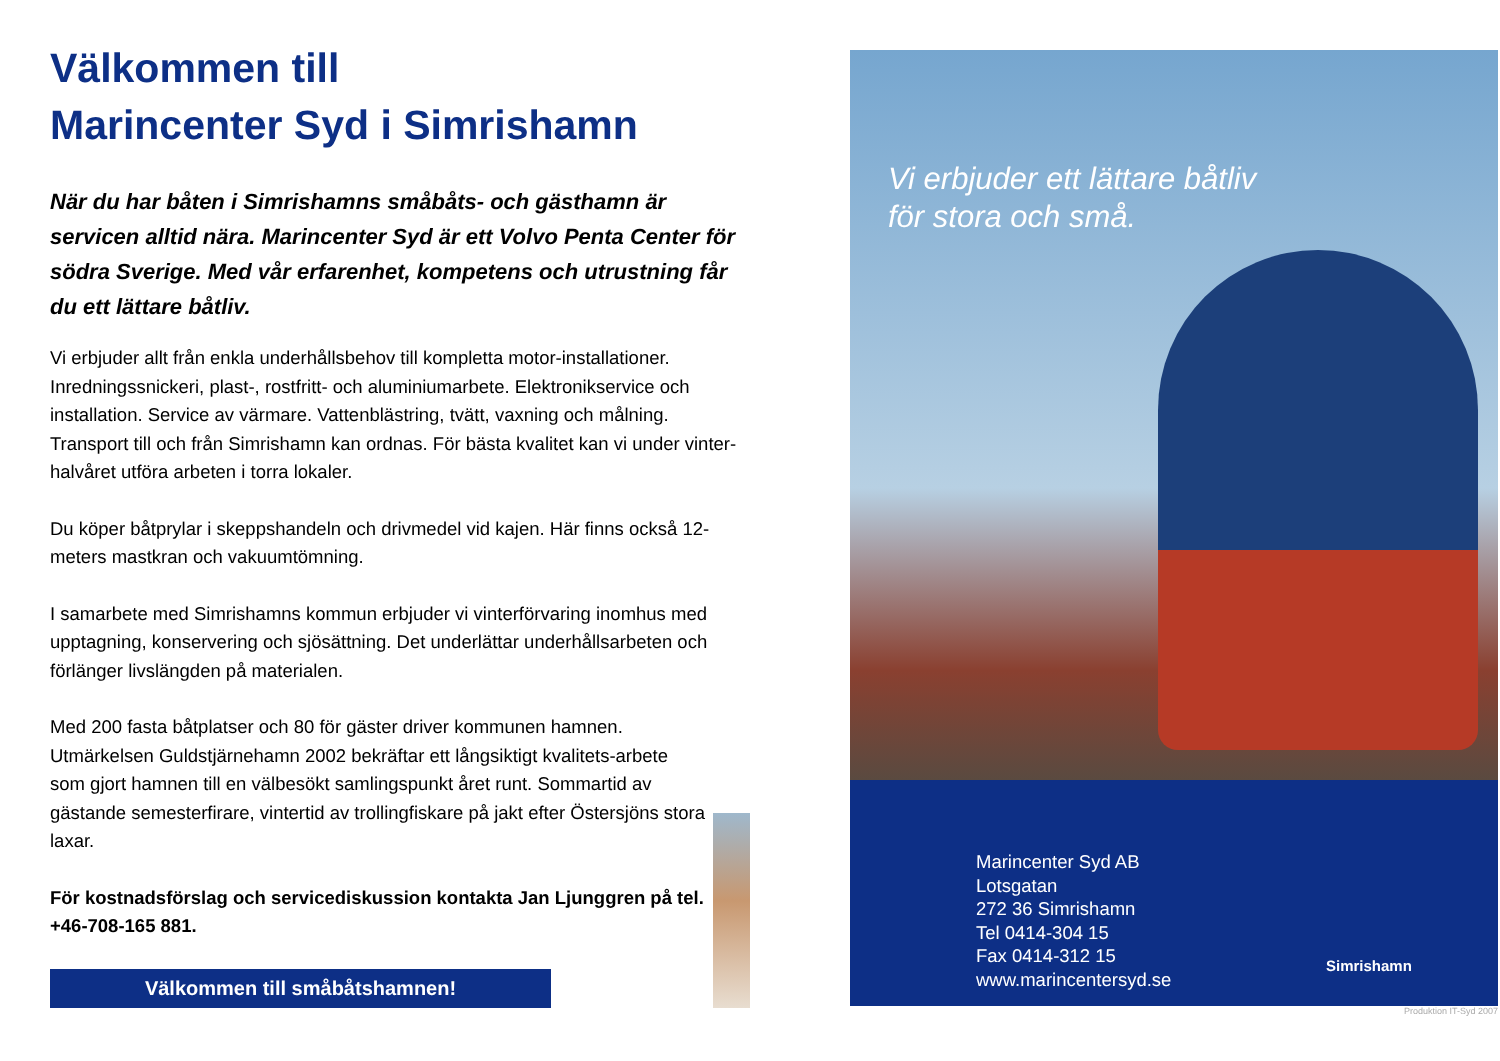Välkommen till
Marincenter Syd i Simrishamn
När du har båten i Simrishamns småbåts- och gästhamn är servicen alltid nära. Marincenter Syd är ett Volvo Penta Center för södra Sverige. Med vår erfarenhet, kompetens och utrustning får du ett lättare båtliv.
Vi erbjuder allt från enkla underhållsbehov till kompletta motor-installationer. Inredningssnickeri, plast-, rostfritt- och aluminiumarbete. Elektronikservice och installation. Service av värmare. Vattenblästring, tvätt, vaxning och målning. Transport till och från Simrishamn kan ordnas. För bästa kvalitet kan vi under vinter-halvåret utföra arbeten i torra lokaler.
Du köper båtprylar i skeppshandeln och drivmedel vid kajen. Här finns också 12-meters mastkran och vakuumtömning.
I samarbete med Simrishamns kommun erbjuder vi vinterförvaring inomhus med upptagning, konservering och sjösättning. Det underlättar underhållsarbeten och förlänger livslängden på materialen.
Med 200 fasta båtplatser och 80 för gäster driver kommunen hamnen. Utmärkelsen Guldstjärnehamn 2002 bekräftar ett långsiktigt kvalitets-arbete som gjort hamnen till en välbesökt samlingspunkt året runt. Sommartid av gästande semesterfirare, vintertid av trollingfiskare på jakt efter Östersjöns stora laxar.
För kostnadsförslag och servicediskussion kontakta Jan Ljunggren på tel. +46-708-165 881.
Välkommen till småbåtshamnen!
Vi erbjuder ett lättare båtliv
för stora och små.
Marincenter Syd AB
Lotsgatan
272 36 Simrishamn
Tel 0414-304 15
Fax 0414-312 15
www.marincentersyd.se
Simrishamn
Produktion IT-Syd 2007